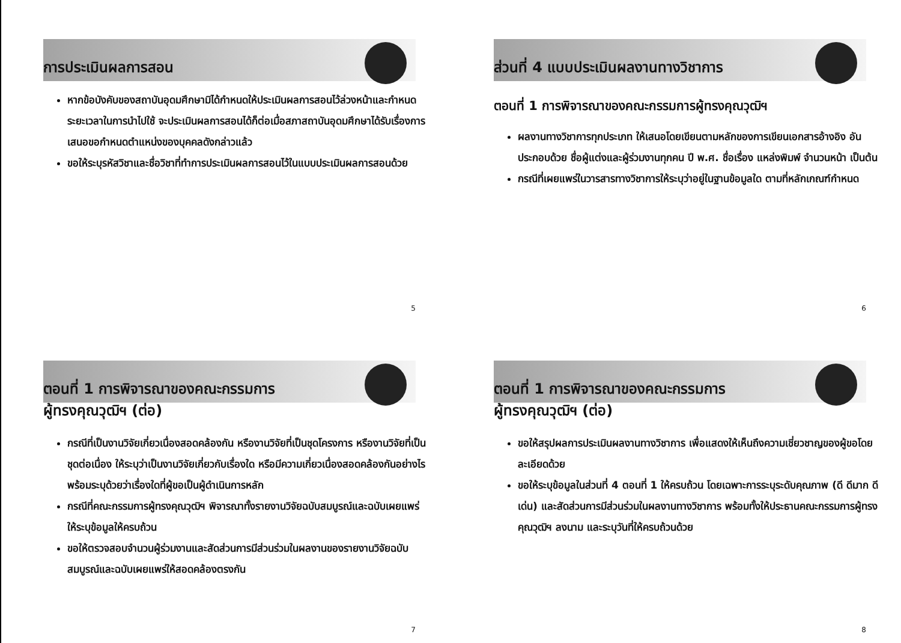การประเมินผลการสอน
หากข้อบังคับของสถาบันอุดมศึกษามิได้กำหนดให้ประเมินผลการสอนไว้ล่วงหน้าและกำหนดระยะเวลาในการนำไปใช้ จะประเมินผลการสอนได้ก็ต่อเมื่อสภาสถาบันอุดมศึกษาได้รับเรื่องการเสนอขอกำหนดตำแหน่งของบุคคลดังกล่าวแล้ว
ขอให้ระบุรหัสวิชาและชื่อวิชาที่ทำการประเมินผลการสอนไว้ในแบบประเมินผลการสอนด้วย
5
ส่วนที่ 4 แบบประเมินผลงานทางวิชาการ
ตอนที่ 1 การพิจารณาของคณะกรรมการผู้ทรงคุณวุฒิฯ
ผลงานทางวิชาการทุกประเภท ให้เสนอโดยเขียนตามหลักของการเขียนเอกสารอ้างอิง อันประกอบด้วย ชื่อผู้แต่งและผู้ร่วมงานทุกคน ปี พ.ศ. ชื่อเรื่อง แหล่งพิมพ์ จำนวนหน้า เป็นต้น
กรณีที่เผยแพร่ในวารสารทางวิชาการให้ระบุว่าอยู่ในฐานข้อมูลใด ตามที่หลักเกณฑ์กำหนด
6
ตอนที่ 1 การพิจารณาของคณะกรรมการ
ผู้ทรงคุณวุฒิฯ (ต่อ)
กรณีที่เป็นงานวิจัยเกี่ยวเนื่องสอดคล้องกัน หรืองานวิจัยที่เป็นชุดโครงการ หรืองานวิจัยที่เป็นชุดต่อเนื่อง ให้ระบุว่าเป็นงานวิจัยเกี่ยวกับเรื่องใด หรือมีความเกี่ยวเนื่องสอดคล้องกันอย่างไร พร้อมระบุด้วยว่าเรื่องใดที่ผู้ขอเป็นผู้ดำเนินการหลัก
กรณีที่คณะกรรมการผู้ทรงคุณวุฒิฯ พิจารณาทั้งรายงานวิจัยฉบับสมบูรณ์และฉบับเผยแพร่ ให้ระบุข้อมูลให้ครบถ้วน
ขอให้ตรวจสอบจำนวนผู้ร่วมงานและสัดส่วนการมีส่วนร่วมในผลงานของรายงานวิจัยฉบับสมบูรณ์และฉบับเผยแพร่ให้สอดคล้องตรงกัน
7
ตอนที่ 1 การพิจารณาของคณะกรรมการ
ผู้ทรงคุณวุฒิฯ (ต่อ)
ขอให้สรุปผลการประเมินผลงานทางวิชาการ เพื่อแสดงให้เห็นถึงความเชี่ยวชาญของผู้ขอโดยละเอียดด้วย
ขอให้ระบุข้อมูลในส่วนที่ 4 ตอนที่ 1 ให้ครบถ้วน โดยเฉพาะการระบุระดับคุณภาพ (ดี ดีมาก ดีเด่น) และสัดส่วนการมีส่วนร่วมในผลงานทางวิชาการ พร้อมทั้งให้ประธานคณะกรรมการผู้ทรงคุณวุฒิฯ ลงนาม และระบุวันที่ให้ครบถ้วนด้วย
8